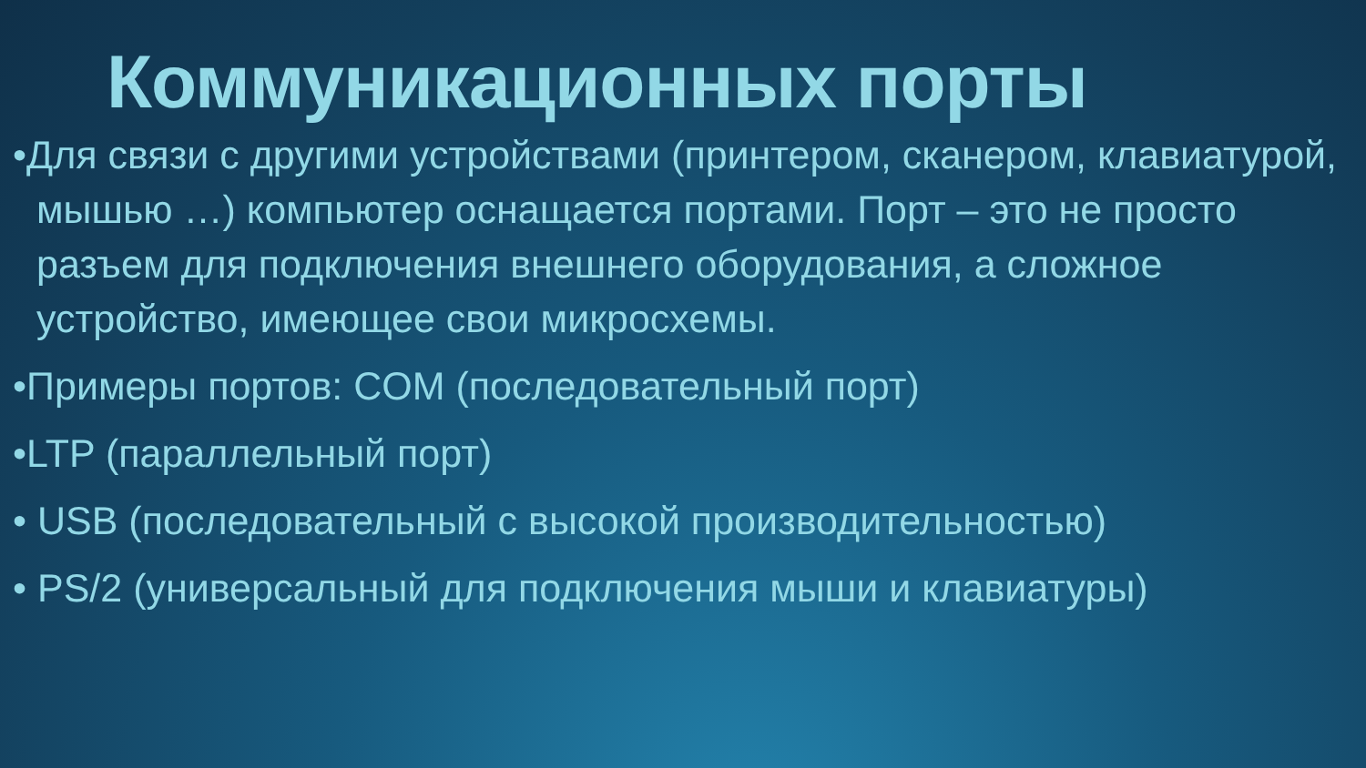Коммуникационных порты
•Для связи с другими устройствами (принтером, сканером, клавиатурой, мышью …) компьютер оснащается портами. Порт – это не просто разъем для подключения внешнего оборудования, а сложное устройство, имеющее свои микросхемы.
•Примеры портов: COM (последовательный порт)
•LTP (параллельный порт)
• USB (последовательный с высокой производительностью)
• PS/2 (универсальный для подключения мыши и клавиатуры)